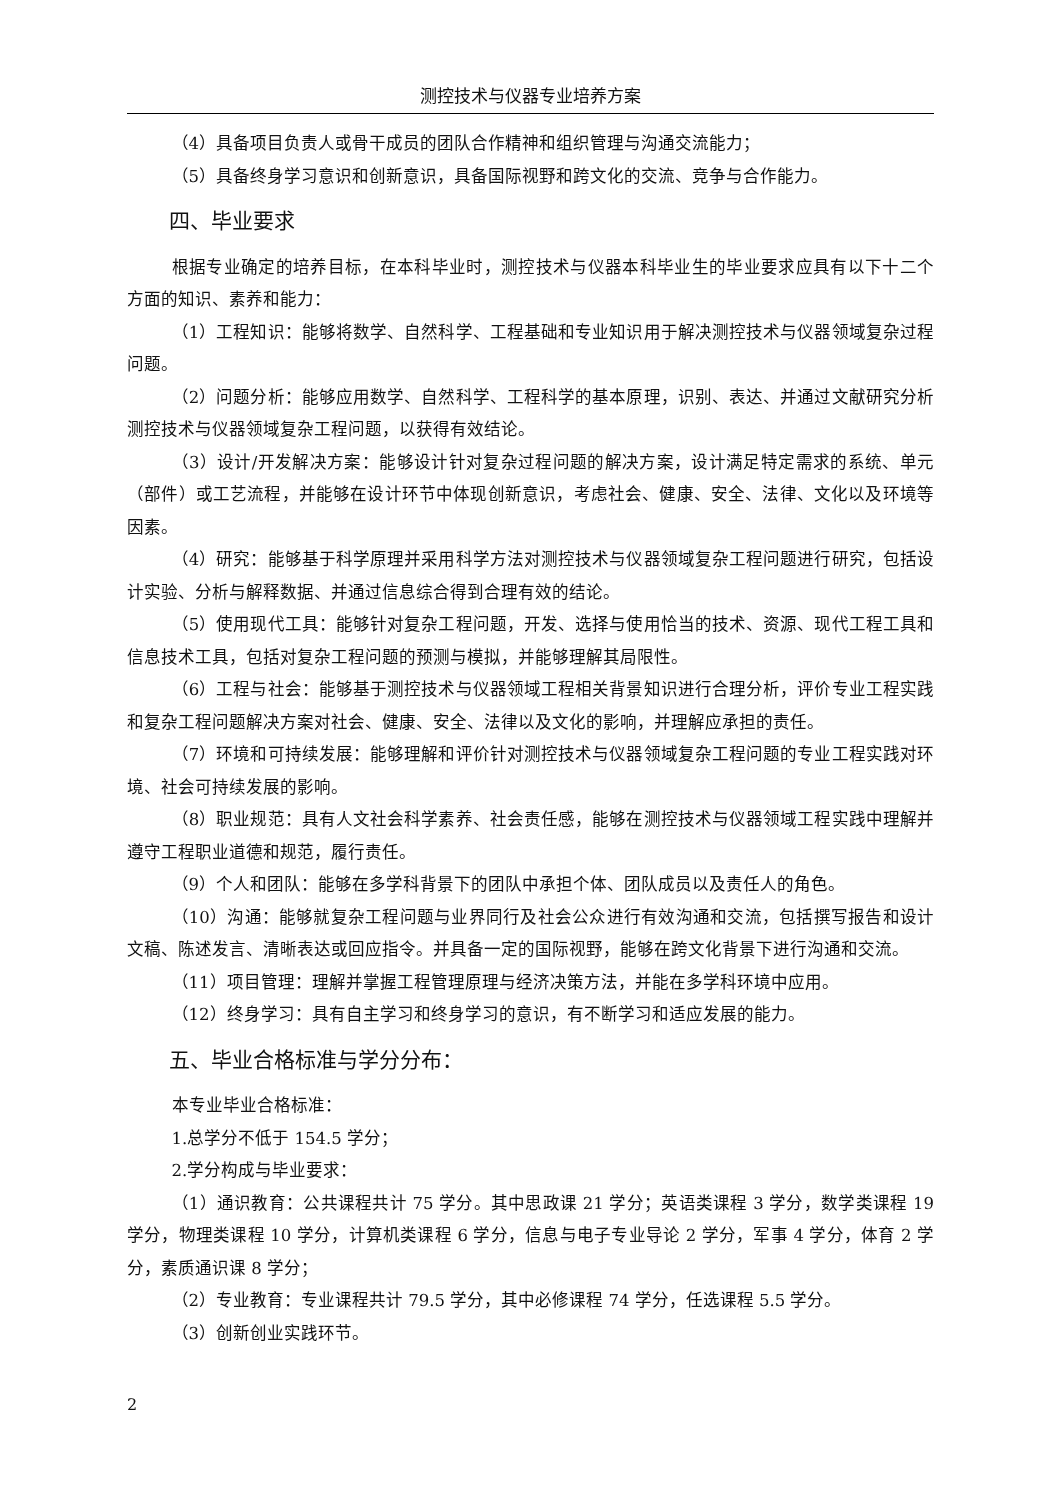测控技术与仪器专业培养方案
（4）具备项目负责人或骨干成员的团队合作精神和组织管理与沟通交流能力；
（5）具备终身学习意识和创新意识，具备国际视野和跨文化的交流、竞争与合作能力。
四、毕业要求
根据专业确定的培养目标，在本科毕业时，测控技术与仪器本科毕业生的毕业要求应具有以下十二个方面的知识、素养和能力：
（1）工程知识：能够将数学、自然科学、工程基础和专业知识用于解决测控技术与仪器领域复杂过程问题。
（2）问题分析：能够应用数学、自然科学、工程科学的基本原理，识别、表达、并通过文献研究分析测控技术与仪器领域复杂工程问题，以获得有效结论。
（3）设计/开发解决方案：能够设计针对复杂过程问题的解决方案，设计满足特定需求的系统、单元（部件）或工艺流程，并能够在设计环节中体现创新意识，考虑社会、健康、安全、法律、文化以及环境等因素。
（4）研究：能够基于科学原理并采用科学方法对测控技术与仪器领域复杂工程问题进行研究，包括设计实验、分析与解释数据、并通过信息综合得到合理有效的结论。
（5）使用现代工具：能够针对复杂工程问题，开发、选择与使用恰当的技术、资源、现代工程工具和信息技术工具，包括对复杂工程问题的预测与模拟，并能够理解其局限性。
（6）工程与社会：能够基于测控技术与仪器领域工程相关背景知识进行合理分析，评价专业工程实践和复杂工程问题解决方案对社会、健康、安全、法律以及文化的影响，并理解应承担的责任。
（7）环境和可持续发展：能够理解和评价针对测控技术与仪器领域复杂工程问题的专业工程实践对环境、社会可持续发展的影响。
（8）职业规范：具有人文社会科学素养、社会责任感，能够在测控技术与仪器领域工程实践中理解并遵守工程职业道德和规范，履行责任。
（9）个人和团队：能够在多学科背景下的团队中承担个体、团队成员以及责任人的角色。
（10）沟通：能够就复杂工程问题与业界同行及社会公众进行有效沟通和交流，包括撰写报告和设计文稿、陈述发言、清晰表达或回应指令。并具备一定的国际视野，能够在跨文化背景下进行沟通和交流。
（11）项目管理：理解并掌握工程管理原理与经济决策方法，并能在多学科环境中应用。
（12）终身学习：具有自主学习和终身学习的意识，有不断学习和适应发展的能力。
五、毕业合格标准与学分分布：
本专业毕业合格标准：
1.总学分不低于 154.5 学分；
2.学分构成与毕业要求：
（1）通识教育：公共课程共计 75 学分。其中思政课 21 学分；英语类课程 3 学分，数学类课程 19 学分，物理类课程 10 学分，计算机类课程 6 学分，信息与电子专业导论 2 学分，军事 4 学分，体育 2 学分，素质通识课 8 学分；
（2）专业教育：专业课程共计 79.5 学分，其中必修课程 74 学分，任选课程 5.5 学分。
（3）创新创业实践环节。
2